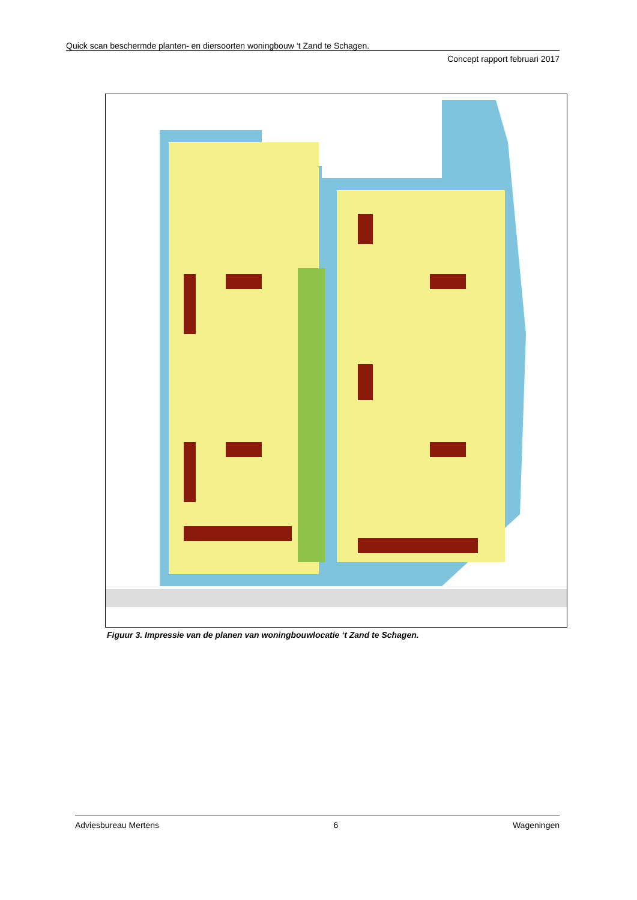Quick scan beschermde planten- en diersoorten woningbouw ‘t Zand te Schagen.
Concept rapport februari 2017
Figuur 3. Impressie van de planen van woningbouwlocatie ‘t Zand te Schagen.
Adviesbureau Mertens 6 Wageningen